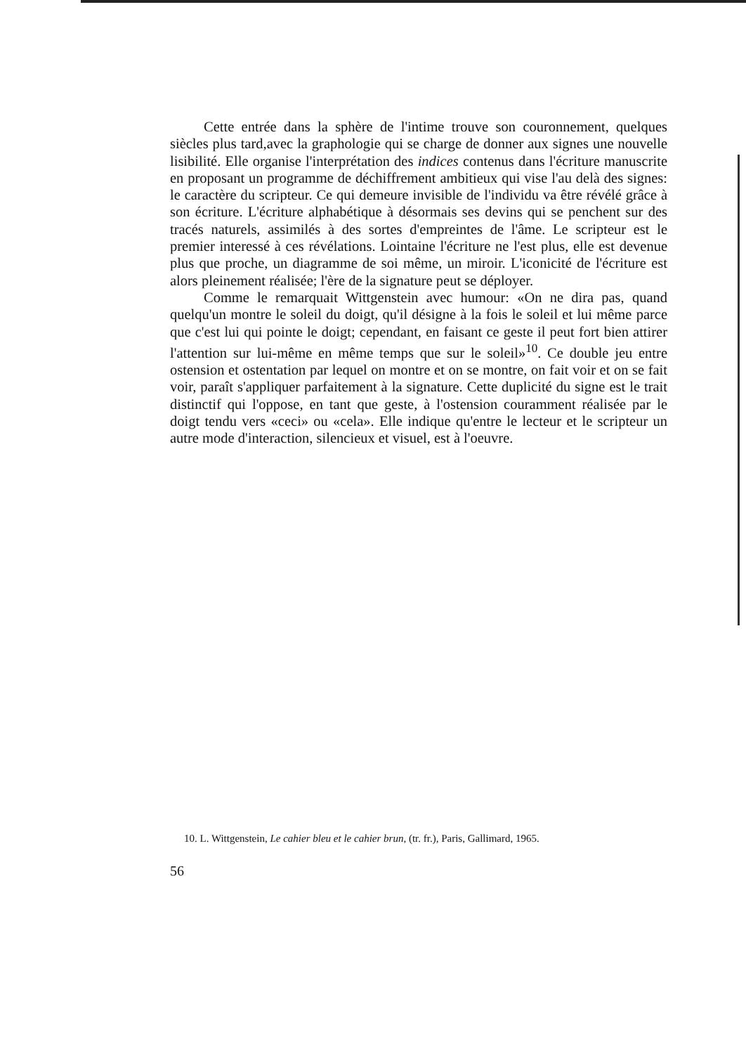Cette entrée dans la sphère de l'intime trouve son couronnement, quelques siècles plus tard,avec la graphologie qui se charge de donner aux signes une nouvelle lisibilité. Elle organise l'interprétation des indices contenus dans l'écriture manuscrite en proposant un programme de déchiffrement ambitieux qui vise l'au delà des signes: le caractère du scripteur. Ce qui demeure invisible de l'individu va être révélé grâce à son écriture. L'écriture alphabétique à désormais ses devins qui se penchent sur des tracés naturels, assimilés à des sortes d'empreintes de l'âme. Le scripteur est le premier interessé à ces révélations. Lointaine l'écriture ne l'est plus, elle est devenue plus que proche, un diagramme de soi même, un miroir. L'iconicité de l'écriture est alors pleinement réalisée; l'ère de la signature peut se déployer.
Comme le remarquait Wittgenstein avec humour: «On ne dira pas, quand quelqu'un montre le soleil du doigt, qu'il désigne à la fois le soleil et lui même parce que c'est lui qui pointe le doigt; cependant, en faisant ce geste il peut fort bien attirer l'attention sur lui-même en même temps que sur le soleil»<sup>10</sup>. Ce double jeu entre ostension et ostentation par lequel on montre et on se montre, on fait voir et on se fait voir, paraît s'appliquer parfaitement à la signature. Cette duplicité du signe est le trait distinctif qui l'oppose, en tant que geste, à l'ostension couramment réalisée par le doigt tendu vers «ceci» ou «cela». Elle indique qu'entre le lecteur et le scripteur un autre mode d'interaction, silencieux et visuel, est à l'oeuvre.
10. L. Wittgenstein, Le cahier bleu et le cahier brun, (tr. fr.), Paris, Gallimard, 1965.
56